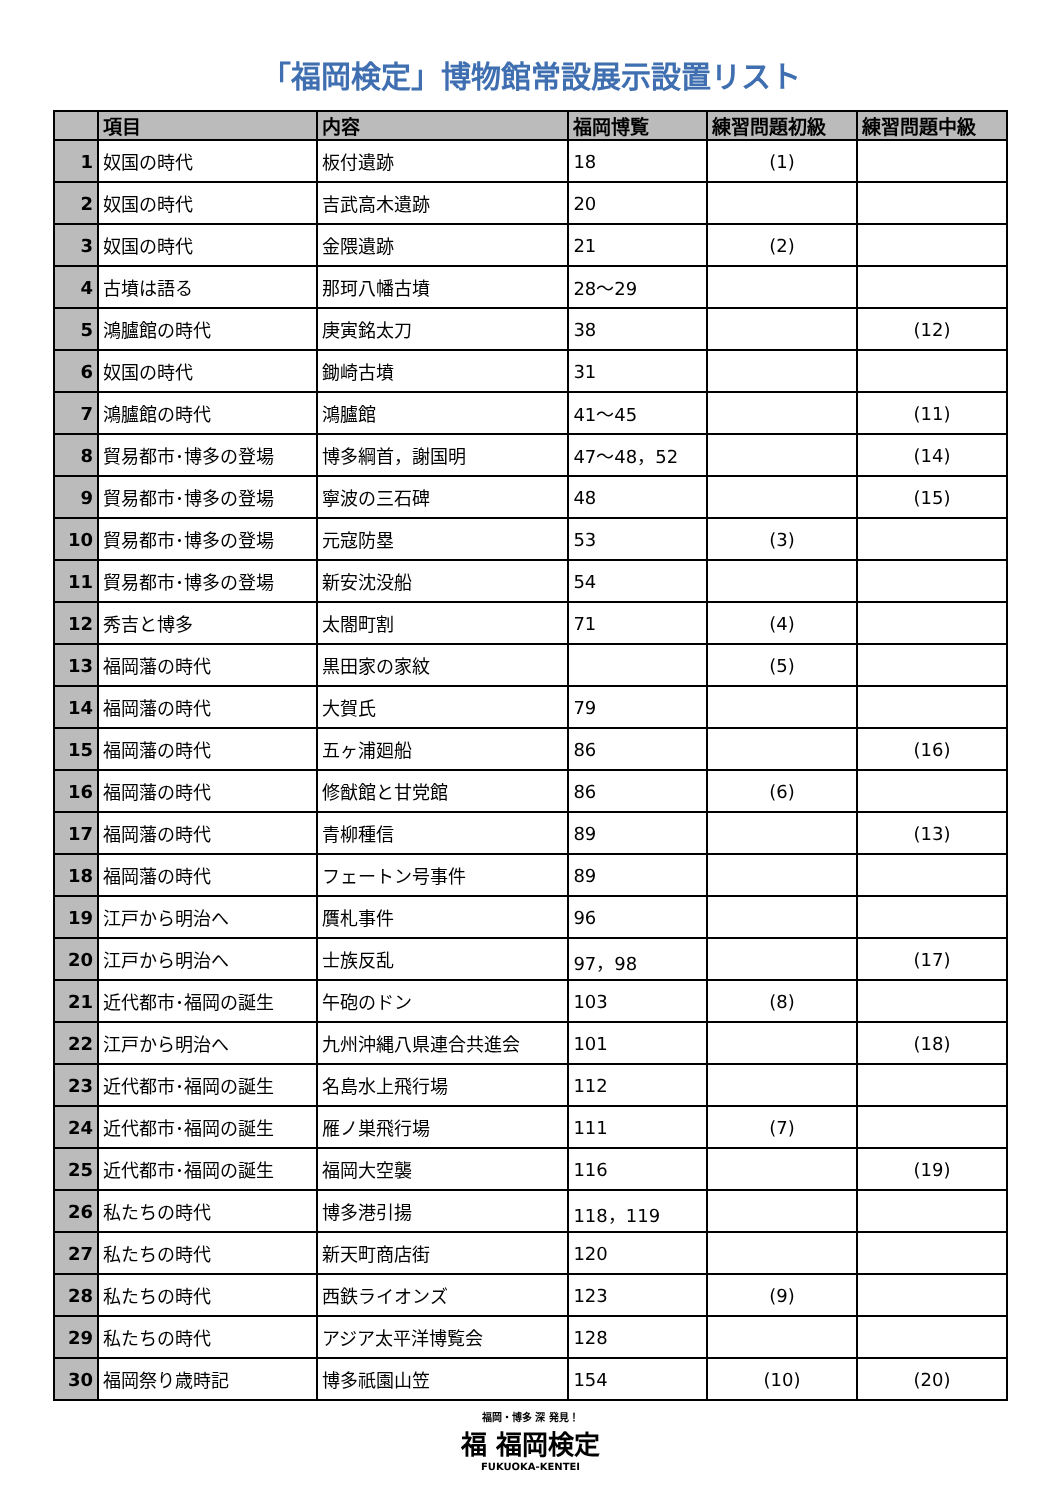「福岡検定」博物館常設展示設置リスト
| | 項目 | 内容 | 福岡博覧 | 練習問題初級 | 練習問題中級 |
| --- | --- | --- | --- | --- | --- |
| 1 | 奴国の時代 | 板付遺跡 | 18 | (1) | |
| 2 | 奴国の時代 | 吉武高木遺跡 | 20 | | |
| 3 | 奴国の時代 | 金隈遺跡 | 21 | (2) | |
| 4 | 古墳は語る | 那珂八幡古墳 | 28～29 | | |
| 5 | 鴻臚館の時代 | 庚寅銘太刀 | 38 | | (12) |
| 6 | 奴国の時代 | 鋤崎古墳 | 31 | | |
| 7 | 鴻臚館の時代 | 鴻臚館 | 41～45 | | (11) |
| 8 | 貿易都市･博多の登場 | 博多綱首，謝国明 | 47～48，52 | | (14) |
| 9 | 貿易都市･博多の登場 | 寧波の三石碑 | 48 | | (15) |
| 10 | 貿易都市･博多の登場 | 元寇防塁 | 53 | (3) | |
| 11 | 貿易都市･博多の登場 | 新安沈没船 | 54 | | |
| 12 | 秀吉と博多 | 太閤町割 | 71 | (4) | |
| 13 | 福岡藩の時代 | 黒田家の家紋 | | (5) | |
| 14 | 福岡藩の時代 | 大賀氏 | 79 | | |
| 15 | 福岡藩の時代 | 五ヶ浦廻船 | 86 | | (16) |
| 16 | 福岡藩の時代 | 修猷館と甘党館 | 86 | (6) | |
| 17 | 福岡藩の時代 | 青柳種信 | 89 | | (13) |
| 18 | 福岡藩の時代 | フェートン号事件 | 89 | | |
| 19 | 江戸から明治へ | 贋札事件 | 96 | | |
| 20 | 江戸から明治へ | 士族反乱 | 97，98 | | (17) |
| 21 | 近代都市･福岡の誕生 | 午砲のドン | 103 | (8) | |
| 22 | 江戸から明治へ | 九州沖縄八県連合共進会 | 101 | | (18) |
| 23 | 近代都市･福岡の誕生 | 名島水上飛行場 | 112 | | |
| 24 | 近代都市･福岡の誕生 | 雁ノ巣飛行場 | 111 | (7) | |
| 25 | 近代都市･福岡の誕生 | 福岡大空襲 | 116 | | (19) |
| 26 | 私たちの時代 | 博多港引揚 | 118，119 | | |
| 27 | 私たちの時代 | 新天町商店街 | 120 | | |
| 28 | 私たちの時代 | 西鉄ライオンズ | 123 | (9) | |
| 29 | 私たちの時代 | アジア太平洋博覧会 | 128 | | |
| 30 | 福岡祭り歳時記 | 博多祇園山笠 | 154 | (10) | (20) |
福岡・博多 深 発見！
福 福岡検定
FUKUOKA-KENTEI